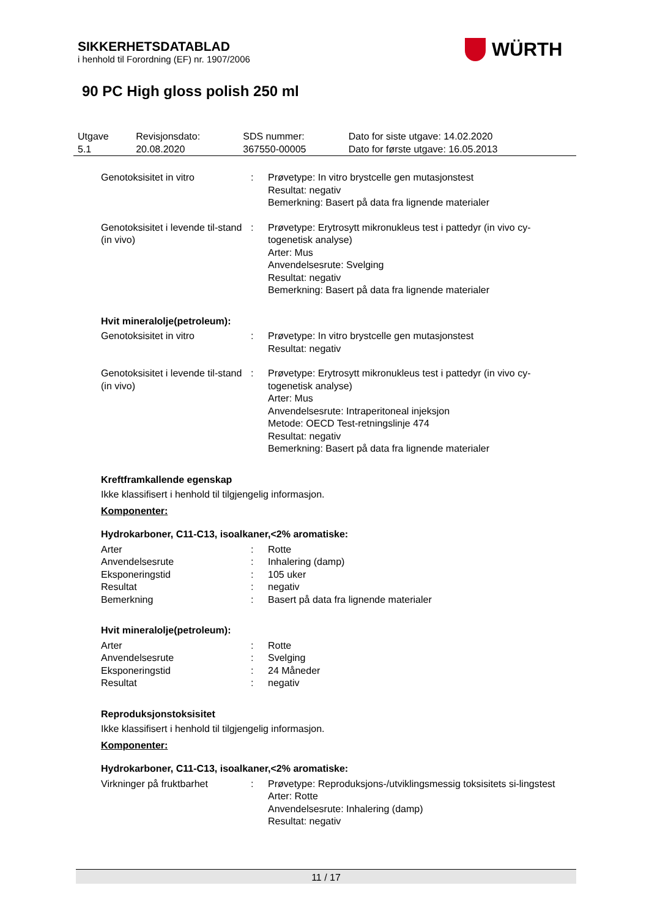SIKKERHETSDATABLAD
i henhold til Forordning (EF) nr. 1907/2006
WÜRTH
90 PC High gloss polish 250 ml
| Utgave 5.1 | Revisjonsdato: 20.08.2020 | SDS nummer: 367550-00005 | Dato for siste utgave: 14.02.2020 Dato for første utgave: 16.05.2013 |
| Genotoksisitet in vitro | : | Prøvetype: In vitro brystcelle gen mutasjonstest Resultat: negativ Bemerkning: Basert på data fra lignende materialer |
| Genotoksisitet i levende til-stand (in vivo) | : | Prøvetype: Erytrosytt mikronukleus test i pattedyr (in vivo cy-togenetisk analyse) Arter: Mus Anvendelsesrute: Svelging Resultat: negativ Bemerkning: Basert på data fra lignende materialer |
Hvit mineralolje(petroleum):
| Genotoksisitet in vitro | : | Prøvetype: In vitro brystcelle gen mutasjonstest Resultat: negativ |
| Genotoksisitet i levende til-stand (in vivo) | : | Prøvetype: Erytrosytt mikronukleus test i pattedyr (in vivo cy-togenetisk analyse) Arter: Mus Anvendelsesrute: Intraperitoneal injeksjon Metode: OECD Test-retningslinje 474 Resultat: negativ Bemerkning: Basert på data fra lignende materialer |
Kreftframkallende egenskap
Ikke klassifisert i henhold til tilgjengelig informasjon.
Komponenter:
Hydrokarboner, C11-C13, isoalkaner,<2% aromatiske:
| Arter | : | Rotte |
| Anvendelsesrute | : | Inhalering (damp) |
| Eksponeringstid | : | 105 uker |
| Resultat | : | negativ |
| Bemerkning | : | Basert på data fra lignende materialer |
Hvit mineralolje(petroleum):
| Arter | : | Rotte |
| Anvendelsesrute | : | Svelging |
| Eksponeringstid | : | 24 Måneder |
| Resultat | : | negativ |
Reproduksjonstoksisitet
Ikke klassifisert i henhold til tilgjengelig informasjon.
Komponenter:
Hydrokarboner, C11-C13, isoalkaner,<2% aromatiske:
| Virkninger på fruktbarhet | : | Prøvetype: Reproduksjons-/utviklingsmessig toksisitets si-lingstest Arter: Rotte Anvendelsesrute: Inhalering (damp) Resultat: negativ |
11 / 17